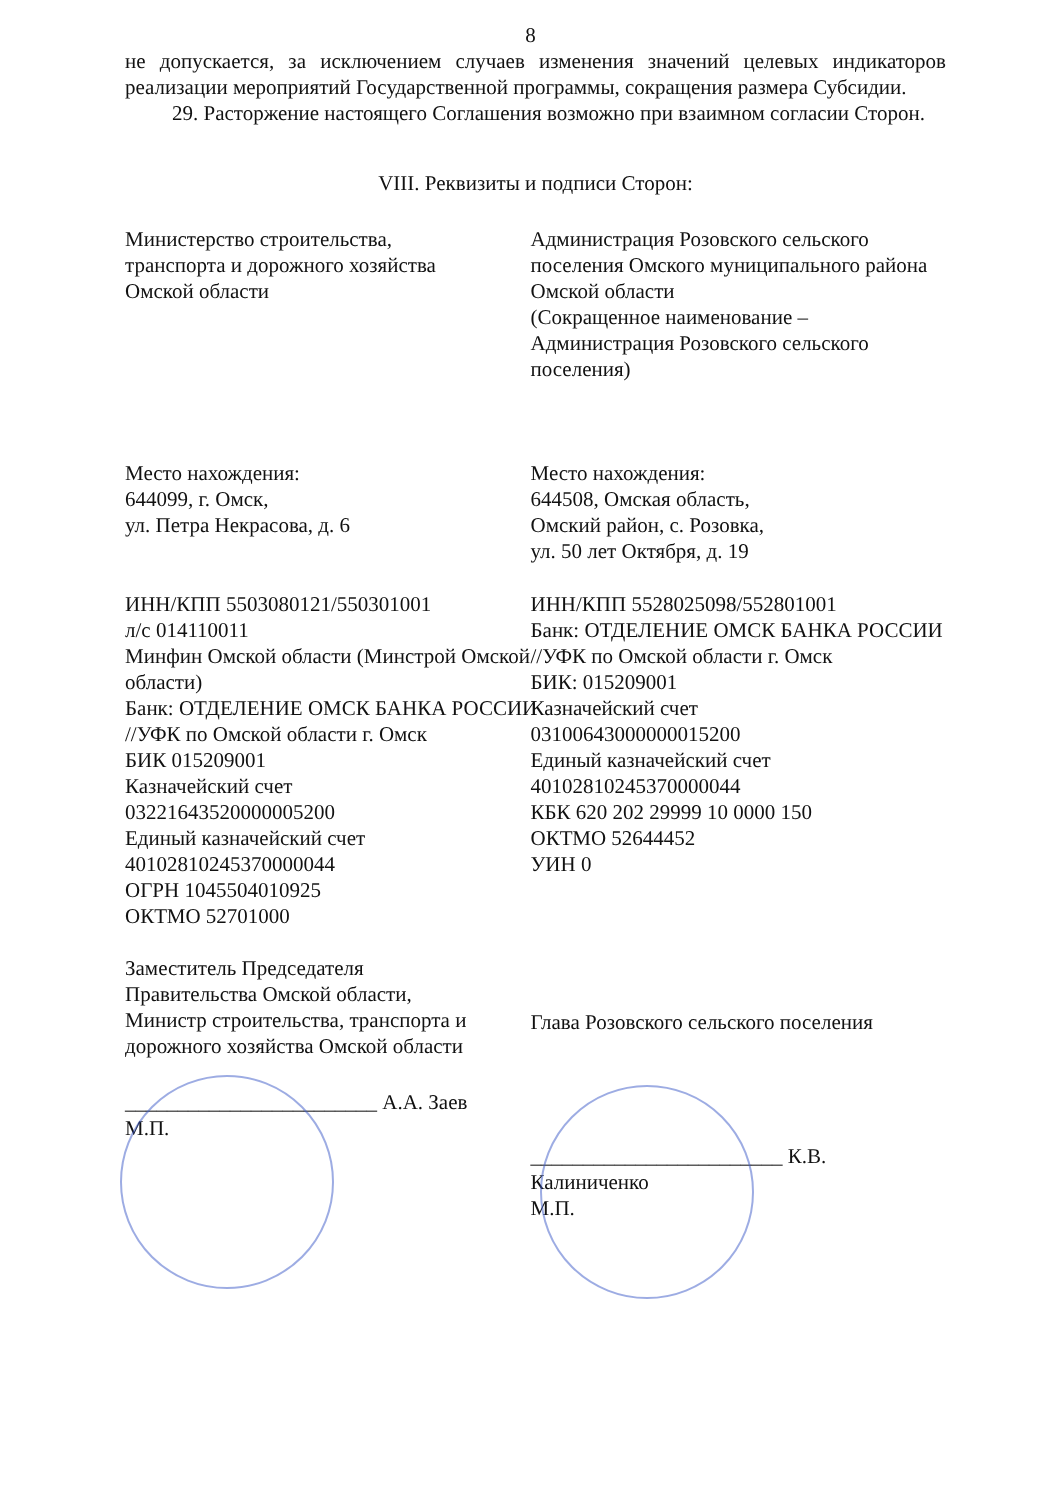8
не допускается, за исключением случаев изменения значений целевых индикаторов реализации мероприятий Государственной программы, сокращения размера Субсидии.
29. Расторжение настоящего Соглашения возможно при взаимном согласии Сторон.
VIII. Реквизиты и подписи Сторон:
Министерство строительства,
транспорта и дорожного хозяйства
Омской области
Место нахождения:
644099, г. Омск,
ул. Петра Некрасова, д. 6
ИНН/КПП 5503080121/550301001
л/с 014110011
Минфин Омской области (Минстрой Омской области)
Банк: ОТДЕЛЕНИЕ ОМСК БАНКА РОССИИ //УФК по Омской области г. Омск
БИК 015209001
Казначейский счет
03221643520000005200
Единый казначейский счет
40102810245370000044
ОГРН 1045504010925
ОКТМО 52701000
Заместитель Председателя
Правительства Омской области,
Министр строительства, транспорта и дорожного хозяйства Омской области
________________________ А.А. Заев
М.П.
Администрация Розовского сельского поселения Омского муниципального района Омской области
(Сокращенное наименование – Администрация Розовского сельского поселения)
Место нахождения:
644508, Омская область,
Омский район, с. Розовка,
ул. 50 лет Октября, д. 19
ИНН/КПП 5528025098/552801001
Банк: ОТДЕЛЕНИЕ ОМСК БАНКА РОССИИ //УФК по Омской области г. Омск
БИК: 015209001
Казначейский счет
03100643000000015200
Единый казначейский счет
40102810245370000044
КБК 620 202 29999 10 0000 150
ОКТМО 52644452
УИН 0
Глава Розовского сельского поселения
________________________ К.В. Калиниченко
М.П.